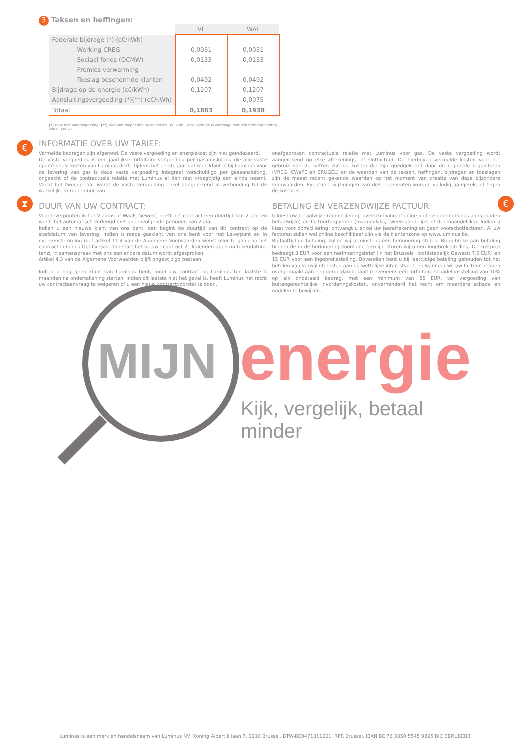3 Taksen en heffingen:
| | VL | WAL |
| --- | --- | --- |
| Federale bijdrage (*) (c€/kWh) | | |
| Werking CREG | 0,0031 | 0,0031 |
| Sociaal fonds (OCMW) | 0,0133 | 0,0133 |
| Premies verwarming | - | - |
| Toeslag beschermde klanten | 0,0492 | 0,0492 |
| Bijdrage op de energie (c€/kWh) | 0,1207 | 0,1207 |
| Aansluitingsvergoeding (*)(**) (c€/kWh) | - | 0,0075 |
| Totaal | 0,1863 | 0,1938 |
(*) BTW niet van toepassing. (**) Niet van toepassing op de eerste 100 kWh. Deze bijdrage is verhoogd met een forfaitair bedrag van € 0,0075.
€
⧗ €
INFORMATIE OVER UW TARIEF:
Vermelde bedragen zijn afgerond. De vaste vergoeding en energiekost zijn niet geïndexeerd.
De vaste vergoeding is een jaarlijkse forfaitaire vergoeding per gasaansluiting die alle vaste operationele kosten van Luminus dekt. Tijdens het eerste jaar dat men klant is bij Luminus voor de levering van gas is deze vaste vergoeding integraal verschuldigd per gasaansluiting, ongeacht of de contractuele relatie met Luminus al dan niet vroegtijdig een einde neemt. Vanaf het tweede jaar wordt de vaste vergoeding enkel aangerekend in verhouding tot de werkelijke verdere duur van
onafgebroken contractuele relatie met Luminus voor gas. De vaste vergoeding wordt aangerekend op elke afrekenings- of slotfactuur. De hierboven vermelde kosten voor het gebruik van de netten zijn de kosten die zijn goedgekeurd door de regionale regulatoren (VREG, CWaPE en BRUGEL) en de waarden van de taksen, heffingen, bijdragen en toeslagen zijn de meest recent gekende waarden op het moment van creatie van deze bijzondere voorwaarden. Eventuele wijzigingen van deze elementen worden volledig aangerekend tegen de kostprijs.
DUUR VAN UW CONTRACT:
Voor leverpunten in het Vlaams of Waals Gewest, heeft het contract een duurtijd van 2 jaar en wordt het automatisch verlengd met opeenvolgende perioden van 2 jaar.
Indien u een nieuwe klant van ons bent, dan begint de duurtijd van dit contract op de startdatum van levering. Indien u reeds gasklant van ons bent voor het Leverpunt en in overeenstemming met artikel 11.4 van de Algemene Voorwaarden wenst over te gaan op het contract Luminus Optifix Gas, dan start het nieuwe contract 21 kalenderdagen na tekendatum, tenzij in samenspraak met ons een andere datum wordt afgesproken.
Artikel 4.3 van de Algemene Voorwaarden blijft ongewijzigd bestaan.
Indien u nog geen klant van Luminus bent, moet uw contract bij Luminus ten laatste 4 maanden na ondertekening starten. Indien dit laatste niet het geval is, heeft Luminus het recht uw contractaanvraag te weigeren of u een nieuw contractvoorstel te doen.
BETALING EN VERZENDWIJZE FACTUUR:
U kiest uw betaalwijze (domiciliëring, overschrijving of enige andere door Luminus aangeboden betaalwijze) en factuurfrequentie (maandelijks, tweemaandelijks of driemaandelijks). Indien u kiest voor domiciliëring, ontvangt u enkel uw jaarafrekening en geen voorschotfacturen. Al uw facturen zullen wel online beschikbaar zijn via de klantenzone op www.luminus.be.
Bij laattijdige betaling, zullen wij u minstens één herinnering sturen. Bij gebreke aan betaling binnen de in de herinnering voorziene termijn, sturen wij u een ingebrekestelling. De kostprijs bedraagt 8 EUR voor een herinneringsbrief (in het Brussels Hoofdstedelijk Gewest: 7,5 EUR) en 15 EUR voor een ingebrekestelling. Bovendien bent u bij laattijdige betaling gehouden tot het betalen van verwijlinteresten aan de wettelijke interestvoet, en wanneer wij uw factuur hebben overgemaakt aan een derde dan betaalt u eveneens een forfaitaire schadeloosstelling van 10% op elk onbetaald bedrag, met een minimum van 55 EUR, ter vergoeding van buitengerechtelijke invorderingskosten, onverminderd het recht om meerdere schade en nadelen te bewijzen.
MIJN energie
Kijk, vergelijk, betaal minder
Luminus is een merk en handelsnaam van Luminus NV, Koning Albert II laan 7, 1210 Brussel, BTW-BE0471811661, RPR Brussel. IBAN BE 76 3350 5545 9895 BIC BBRUBEBB